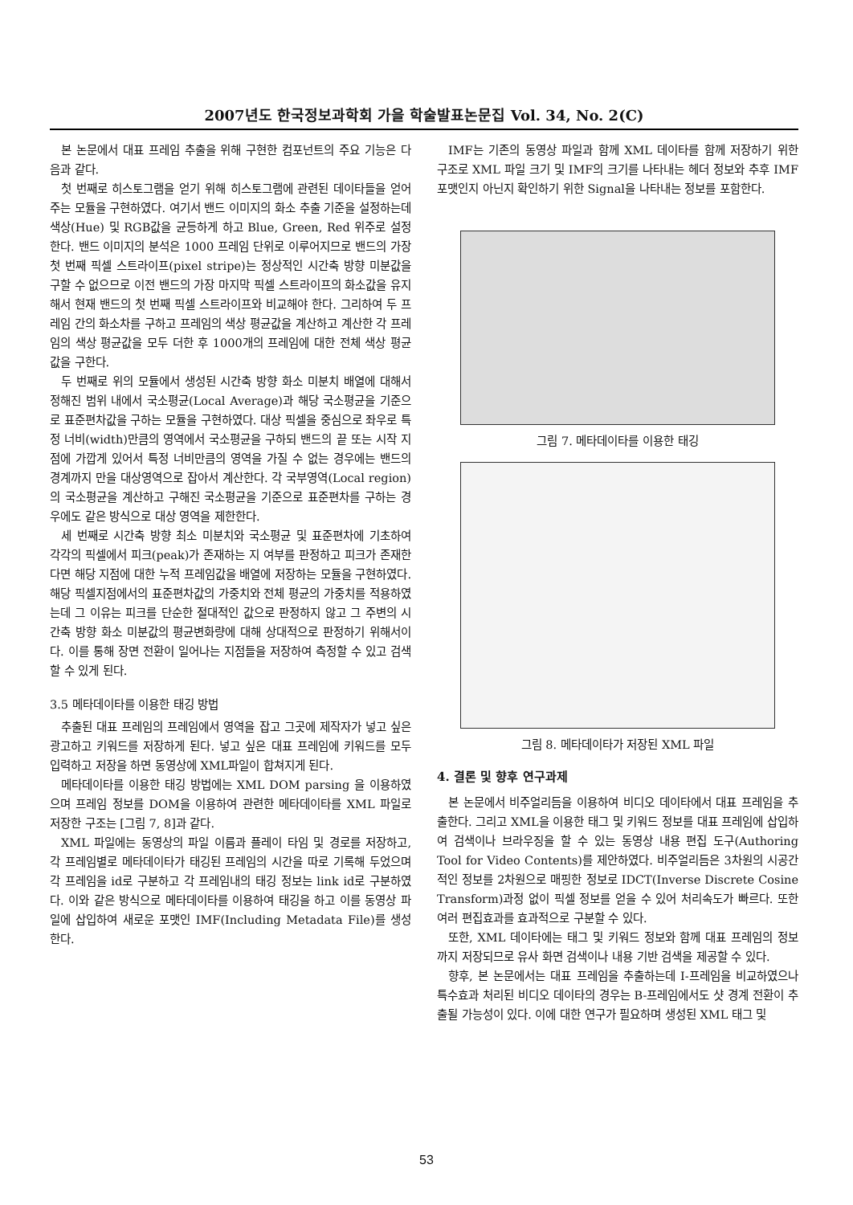2007년도 한국정보과학회 가을 학술발표논문집 Vol. 34, No. 2(C)
본 논문에서 대표 프레임 추출을 위해 구현한 컴포넌트의 주요 기능은 다음과 같다.
첫 번째로 히스토그램을 얻기 위해 히스토그램에 관련된 데이타들을 얻어주는 모듈을 구현하였다. 여기서 밴드 이미지의 화소 추출 기준을 설정하는데 색상(Hue) 및 RGB값을 균등하게 하고 Blue, Green, Red 위주로 설정한다. 밴드 이미지의 분석은 1000 프레임 단위로 이루어지므로 밴드의 가장 첫 번째 픽셀 스트라이프(pixel stripe)는 정상적인 시간축 방향 미분값을 구할 수 없으므로 이전 밴드의 가장 마지막 픽셀 스트라이프의 화소값을 유지해서 현재 밴드의 첫 번째 픽셀 스트라이프와 비교해야 한다. 그리하여 두 프레임 간의 화소차를 구하고 프레임의 색상 평균값을 계산하고 계산한 각 프레임의 색상 평균값을 모두 더한 후 1000개의 프레임에 대한 전체 색상 평균값을 구한다.
두 번째로 위의 모듈에서 생성된 시간축 방향 화소 미분치 배열에 대해서 정해진 범위 내에서 국소평균(Local Average)과 해당 국소평균을 기준으로 표준편차값을 구하는 모듈을 구현하였다. 대상 픽셀을 중심으로 좌우로 특정 너비(width)만큼의 영역에서 국소평균을 구하되 밴드의 끝 또는 시작 지점에 가깝게 있어서 특정 너비만큼의 영역을 가질 수 없는 경우에는 밴드의 경계까지 만을 대상영역으로 잡아서 계산한다. 각 국부영역(Local region)의 국소평균을 계산하고 구해진 국소평균을 기준으로 표준편차를 구하는 경우에도 같은 방식으로 대상 영역을 제한한다.
세 번째로 시간축 방향 최소 미분치와 국소평균 및 표준편차에 기초하여 각각의 픽셀에서 피크(peak)가 존재하는 지 여부를 판정하고 피크가 존재한다면 해당 지점에 대한 누적 프레임값을 배열에 저장하는 모듈을 구현하였다. 해당 픽셀지점에서의 표준편차값의 가중치와 전체 평균의 가중치를 적용하였는데 그 이유는 피크를 단순한 절대적인 값으로 판정하지 않고 그 주변의 시간축 방향 화소 미분값의 평균변화량에 대해 상대적으로 판정하기 위해서이다. 이를 통해 장면 전환이 일어나는 지점들을 저장하여 측정할 수 있고 검색할 수 있게 된다.
3.5 메타데이타를 이용한 태깅 방법
추출된 대표 프레임의 프레임에서 영역을 잡고 그곳에 제작자가 넣고 싶은 광고하고 키워드를 저장하게 된다. 넣고 싶은 대표 프레임에 키워드를 모두 입력하고 저장을 하면 동영상에 XML파일이 합쳐지게 된다.
메타데이타를 이용한 태깅 방법에는 XML DOM parsing 을 이용하였으며 프레임 정보를 DOM을 이용하여 관련한 메타데이타를 XML 파일로 저장한 구조는 [그림 7, 8]과 같다.
XML 파일에는 동영상의 파일 이름과 플레이 타임 및 경로를 저장하고, 각 프레임별로 메타데이타가 태깅된 프레임의 시간을 따로 기록해 두었으며 각 프레임을 id로 구분하고 각 프레임내의 태깅 정보는 link id로 구분하였다. 이와 같은 방식으로 메타데이타를 이용하여 태깅을 하고 이를 동영상 파일에 삽입하여 새로운 포맷인 IMF(Including Metadata File)를 생성한다.
IMF는 기존의 동영상 파일과 함께 XML 데이타를 함께 저장하기 위한 구조로 XML 파일 크기 및 IMF의 크기를 나타내는 헤더 정보와 추후 IMF 포맷인지 아닌지 확인하기 위한 Signal을 나타내는 정보를 포함한다.
그림 7. 메타데이타를 이용한 태깅
그림 8. 메타데이타가 저장된 XML 파일
4. 결론 및 향후 연구과제
본 논문에서 비주얼리듬을 이용하여 비디오 데이타에서 대표 프레임을 추출한다. 그리고 XML을 이용한 태그 및 키워드 정보를 대표 프레임에 삽입하여 검색이나 브라우징을 할 수 있는 동영상 내용 편집 도구(Authoring Tool for Video Contents)를 제안하였다. 비주얼리듬은 3차원의 시공간적인 정보를 2차원으로 매핑한 정보로 IDCT(Inverse Discrete Cosine Transform)과정 없이 픽셀 정보를 얻을 수 있어 처리속도가 빠르다. 또한 여러 편집효과를 효과적으로 구분할 수 있다.
또한, XML 데이타에는 태그 및 키워드 정보와 함께 대표 프레임의 정보까지 저장되므로 유사 화면 검색이나 내용 기반 검색을 제공할 수 있다.
향후, 본 논문에서는 대표 프레임을 추출하는데 I-프레임을 비교하였으나 특수효과 처리된 비디오 데이타의 경우는 B-프레임에서도 샷 경계 전환이 추출될 가능성이 있다. 이에 대한 연구가 필요하며 생성된 XML 태그 및
53